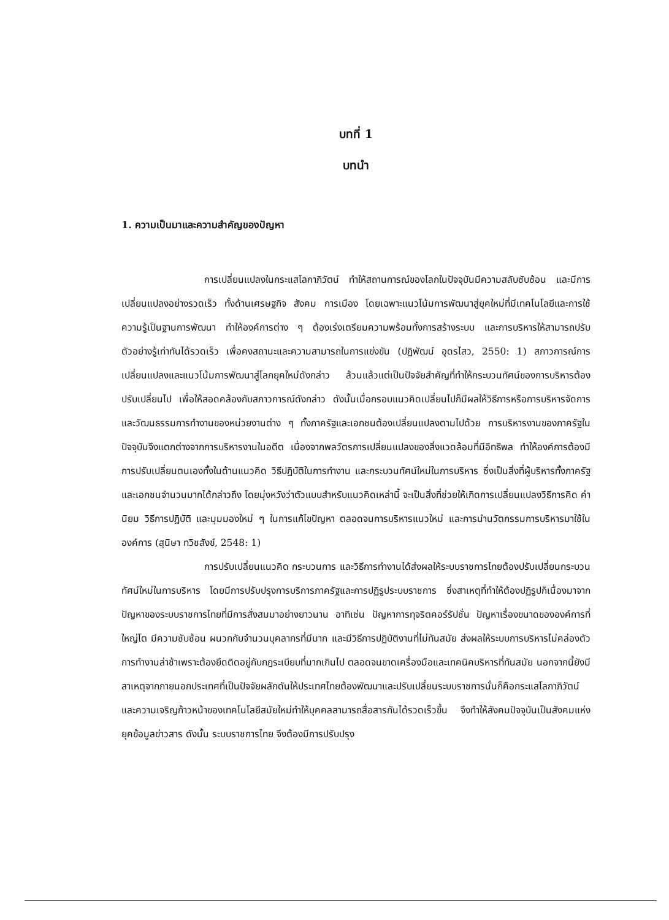บทที่ 1
บทนำ
1. ความเป็นมาและความสำคัญของปัญหา
การเปลี่ยนแปลงในกระแสโลกาภิวัตน์ ทำให้สถานการณ์ของโลกในปัจจุบันมีความสลับซับซ้อน และมีการเปลี่ยนแปลงอย่างรวดเร็ว ทั้งด้านเศรษฐกิจ สังคม การเมือง โดยเฉพาะแนวโน้มการพัฒนาสู่ยุคใหม่ที่มีเทคโนโลยีและการใช้ความรู้เป็นฐานการพัฒนา ทำให้องค์การต่าง ๆ ต้องเร่งเตรียมความพร้อมทั้งการสร้างระบบ และการบริหารให้สามารถปรับตัวอย่างรู้เท่าทันได้รวดเร็ว เพื่อคงสถานะและความสามารถในการแข่งขัน (ปฏิพัฒน์ อุดรไสว, 2550: 1) สภาวการณ์การเปลี่ยนแปลงและแนวโน้มการพัฒนาสู่โลกยุคใหม่ดังกล่าว ล้วนแล้วแต่เป็นปัจจัยสำคัญที่ทำให้กระบวนทัศน์ของการบริหารต้องปรับเปลี่ยนไป เพื่อให้สอดคล้องกับสภาวการณ์ดังกล่าว ดังนั้นเมื่อกรอบแนวคิดเปลี่ยนไปก็มีผลให้วิธีการหรือการบริหารจัดการ และวัฒนธรรมการทำงานของหน่วยงานต่าง ๆ ทั้งภาครัฐและเอกชนต้องเปลี่ยนแปลงตามไปด้วย การบริหารงานของภาครัฐในปัจจุบันจึงแตกต่างจากการบริหารงานในอดีต เนื่องจากพลวัตรการเปลี่ยนแปลงของสิ่งแวดล้อมที่มีอิทธิพล ทำให้องค์การต้องมีการปรับเปลี่ยนตนเองทั้งในด้านแนวคิด วิธีปฏิบัติในการทำงาน และกระบวนทัศน์ใหม่ในการบริหาร ซึ่งเป็นสิ่งที่ผู้บริหารทั้งภาครัฐและเอกชนจำนวนมากได้กล่าวถึง โดยมุ่งหวังว่าตัวแบบสำหรับแนวคิดเหล่านี้ จะเป็นสิ่งที่ช่วยให้เกิดการเปลี่ยนแปลงวิธีการคิด ค่านิยม วิธีการปฏิบัติ และมุมมองใหม่ ๆ ในการแก้ไขปัญหา ตลอดจนการบริหารแนวใหม่ และการนำนวัตกรรมการบริหารมาใช้ในองค์การ (สุนิษา ทวิชสังข์, 2548: 1)
การปรับเปลี่ยนแนวคิด กระบวนการ และวิธีการทำงานได้ส่งผลให้ระบบราชการไทยต้องปรับเปลี่ยนกระบวนทัศน์ใหม่ในการบริหาร โดยมีการปรับปรุงการบริการภาครัฐและการปฏิรูประบบราชการ ซึ่งสาเหตุที่ทำให้ต้องปฏิรูปก็เนื่องมาจากปัญหาของระบบราชการไทยที่มีการสั่งสมมาอย่างยาวนาน อาทิเช่น ปัญหาการทุจริตคอร์รัปชั่น ปัญหาเรื่องขนาดขององค์การที่ใหญ่โต มีความซับซ้อน ผนวกกับจำนวนบุคลากรที่มีมาก และมีวิธีการปฏิบัติงานที่ไม่ทันสมัย ส่งผลให้ระบบการบริหารไม่คล่องตัว การทำงานล่าช้าเพราะต้องยึดติดอยู่กับกฎระเบียบที่มากเกินไป ตลอดจนขาดเครื่องมือและเทคนิคบริหารที่ทันสมัย นอกจากนี้ยังมีสาเหตุจากภายนอกประเทศที่เป็นปัจจัยผลักดันให้ประเทศไทยต้องพัฒนาและปรับเปลี่ยนระบบราชการนั่นก็คือกระแสโลกาภิวัตน์ และความเจริญก้าวหน้าของเทคโนโลยีสมัยใหม่ทำให้บุคคลสามารถสื่อสารกันได้รวดเร็วขึ้น จึงทำให้สังคมปัจจุบันเป็นสังคมแห่งยุคข้อมูลข่าวสาร ดังนั้น ระบบราชการไทย จึงต้องมีการปรับปรุง